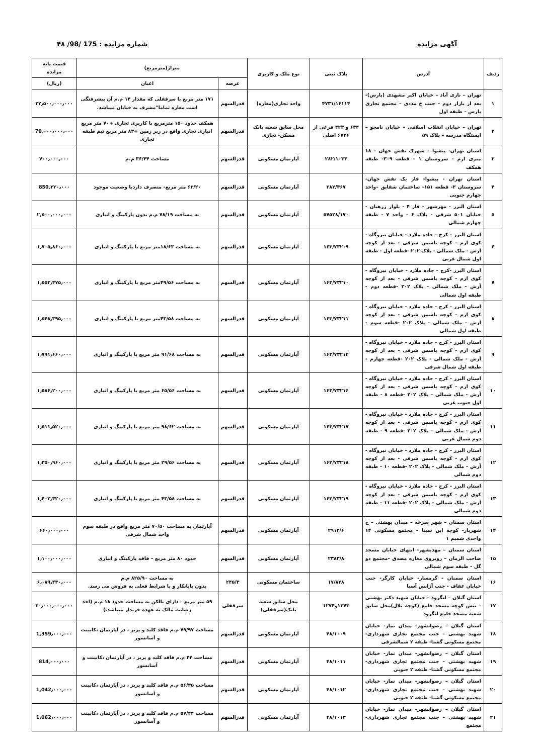آگهی مزایده شماره مزایده : 175 /98/ ۴۸
| ردیف | آدرس | پلاک ثبتی | نوع ملک و کاربری | متراژ(مترمربع) | | قیمت پایه مزایده |
| --- | --- | --- | --- | --- | --- | --- |
| | | | | عرصه | اعیان | (ریال) |
| ۱ | تهران – نازی آباد – خیابان اکبر مشهدی (پارس)- بعد از بازار دوم – جنب خ مددی – مجتمع تجاری پارس – طبقه اول | ۴۷۳۱/۱۶۱۱۴ | واحد تجاری(مغازه) | قدرالسهم | ۱۷۱ متر مربع با سرقفلی که مقدار ۱۴ م.م آن پیشرفتگی است مغازه تماما"مشرف به خیابان میباشد. | ۲۲٫۵۰۰٫۰۰۰٫۰۰۰ |
| ۲ | تهران – خیابان انقلاب اسلامی – خیابان نامجو – ایستگاه مدرسه – پلاک ۵۹ | ۶۳۴ و ۳۲۳ فرعی از ۶۷۳۶ اصلی | محل سابق شعبه بانک مسکن- تجاری | قدرالسهم | همکف حدود ۱۵۰ مترمربع با کاربری تجاری +۷۰ متر مربع انباری تجاری واقع در زیر زمین +۸۳ متر مربع نیم طبقه تجاری | 70٫۰۰۰٫۰۰۰٫۰۰۰ |
| ۳ | استان تهران- پیشوا - شهرک نقش جهان - ۱۸ متری ارم - سروستان ۱ - قطعه ۳۰۹- طبقه همکف | ۲۸۲/۱۰۳۳ | آپارتمان مسکونی | قدرالسهم | مساحت ۳۶/۴۴ م.م | ۷۰۰٫۰۰۰٫۰۰۰ |
| ۴ | استان تهران - پیشوا- فاز یک نقش جهان-سروستان ۳- قطعه ۱۵۱- ساختمان شقایق –واحد چهارم جنوبی | ۲۸۲/۴۶۷ | آپارتمان مسکونی | قدرالسهم | ۶۳/۲۰ متر مربع- متصرف داردبا وضعیت موجود | 850٫۳۲۰٫۰۰۰ |
| ۵ | استان البرز - مهرشهر - فاز ۴ - بلوار زرهبان - خیابان ۵۰۱ شرقی - پلاک ۶ - واحد ۷ - طبقه چهارم شمالی | ۵۷۵۲۸/۱۷۰ | آپارتمان مسکونی | قدرالسهم | به مساحت ۷۸/۱۹ م.م بدون پارکینگ و انباری | ۲,۵۰۰,۰۰۰,۰۰۰ |
| ۶ | استان البرز - کرج - جاده ملارد - خیابان نیروگاه - کوی ارم - کوچه یاسمن شرقی - بعد از کوچه آرش - ملک شمالی - پلاک ۲۰۲ -قطعه اول - طبقه اول شمال غربی | ۱۶۳/۷۳۲۰۹ | آپارتمان مسکونی | قدرالسهم | به مساحت ۱۸/۶۳متر مربع با پارکینگ و انباری | ۱٫۷۰۵٫۸۶۰٫۰۰۰ |
| ۷ | استان البرز -کرج - جاده ملارد - خیابان نیروگاه - کوی ارم - کوچه یاسمن شرقی - بعد از کوچه آرش - ملک شمالی - پلاک ۲۰۲ -قطعه دوم - طبقه اول شمالی | ۱۶۳/۷۳۲۱۰ | آپارتمان مسکونی | قدرالسهم | به مساحت ۴۹/۵۶متر مربع با پارکینگ و انباری | ۱٫۵۵۳٫۴۷۵٫۰۰۰ |
| ۸ | استان البرز - کرج - جاده ملارد - خیابان نیروگاه - کوی ارم - کوچه یاسمن شرقی - بعد از کوچه آرش - ملک شمالی - پلاک ۲۰۲ -قطعه سوم - طبقه اول شمالی | ۱۶۳/۷۳۲۱۱ | آپارتمان مسکونی | قدرالسهم | به مساحت ۴۳/۵۸متر مربع با پارکینگ و انباری | ۱٫۵۴۸٫۳۹۵٫۰۰۰ |
| ۹ | استان البرز - کرج - جاده ملارد - خیابان نیروگاه - کوی ارم - کوچه یاسمن شرقی - بعد از کوچه آرش - ملک شمالی - پلاک ۲۰۲ -قطعه چهارم - طبقه اول شمال شرقی | ۱۶۳/۷۳۲۱۲ | آپارتمان مسکونی | قدرالسهم | به مساحت ۹۱/۶۸ متر مربع با پارکینگ و انباری | ۱٫۷۹۱٫۶۶۰٫۰۰۰ |
| ۱۰ | استان البرز - کرج - جاده ملارد - خیابان نیروگاه - کوی ارم - کوچه یاسمن شرقی - بعد از کوچه آرش - ملک شمالی - پلاک ۲۰۲ -قطعه ۸ - طبقه اول جنوب غربی | ۱۶۳/۷۳۲۱۶ | آپارتمان مسکونی | قدرالسهم | به مساحت ۶۵/۵۶ متر مربع با پارکینگ و انباری | ۱٫۵۸۶٫۲۰۰٫۰۰۰ |
| ۱۱ | استان البرز - کرج - جاده ملارد - خیابان نیروگاه - کوی ارم - کوچه یاسمن شرقی - بعد از کوچه آرش - ملک شمالی - پلاک ۲۰۲ -قطعه ۹ - طبقه دوم شمال غربی | ۱۶۳/۷۳۲۱۷ | آپارتمان مسکونی | قدرالسهم | به مساحت ۹۸/۶۲ متر مربع با پارکینگ و انباری | ۱٫۵۱۱٫۵۲۰٫۰۰۰ |
| ۱۲ | استان البرز - کرج - جاده ملارد - خیابان نیروگاه - کوی ارم - کوچه یاسمن شرقی - بعد از کوچه آرش - ملک شمالی - پلاک ۲۰۲ -قطعه ۱۰ - طبقه دوم شمالی | ۱۶۳/۷۳۲۱۸ | آپارتمان مسکونی | قدرالسهم | به مساحت ۲۹/۵۶ متر مربع با پارکینگ و انباری | ۱٫۳۵۰٫۹۶۰٫۰۰۰ |
| ۱۳ | استان البرز - کرج - جاده ملارد - خیابان نیروگاه - کوی ارم - کوچه یاسمن شرقی - بعد از کوچه آرش - ملک شمالی - پلاک ۲۰۲ -قطعه ۱۱ - طبقه دوم شمالی | ۱۶۳/۷۳۲۱۹ | آپارتمان مسکونی | قدرالسهم | به مساحت ۴۳/۵۸ متر مربع با پارکینگ و انباری | ۱٫۴۰۲٫۳۲۰٫۰۰۰ |
| ۱۴ | استان سمنان – شهر سرخه – میدان بهشتی – خ شهریار- کوچه ابن سینا – مجتمع مسکونی ۱۴ واحدی شمیم ۱ | ۲۹۱۲/۶ | آپارتمان مسکونی | قدرالسهم | آپارتمان به مساحت ۷۰/۵۰ متر مربع واقع در طبقه سوم واحد شمال شرقی | ۶۶۰٫۰۰۰٫۰۰۰ |
| ۱۵ | استان سمنان – مهدیشهر- انتهای خیابان مسجد صاحب الزمان – روبروی مغازه مصدق –مجتمع دو گل – طبقه سوم شمالی | ۲۳۸۳/۸ | آپارتمان مسکونی | قدرالسهم | حدود ۸۰ متر مربع – فاقد پارکینگ و انباری | ۱٫۱۰۰٫۰۰۰٫۰۰۰ |
| ۱۶ | استان سمنان - گرمسار- خیابان کارگر- جنب خیابان عفاف - جنب آژانس آسیا | ۱۷/۸۲۸ | ساختمان مسکونی | ۲۴۵/۳ | به مساحت ۸۲۵/۹۰ م.م بدون پایانکار و با شرایط فعلی به فروش می رسد. | ۶٫۰۸۹٫۴۳۰٫۰۰۰ |
| ۱۷ | استان گیلان – لنگرود – خیابان شهید دکتر بهشتی – نبش کوچه مسجد جامع (کوچه بلال)محل سابق شعبه مسجد جامع لنگرود | ۱۲۷۳و۱۲۷۴ | محل سابق شعبه بانک(سرقفلی) | سرقفلی | ۵۹ متر مربع – دارای بالکن به مساحت حدود ۱۸ م.م (اخذ رضایت مالک به عهده خریدار میباشد.) | ۲۰٫۰۰۰٫۰۰۰٫۰۰۰ |
| ۱۸ | استان گیلان – رضوانشهر- میدان نماز- خیابان شهید بهشتی – جنب مجتمع تجاری شهرداری- مجتمع مسکونی گشتا- طبقه ۲ شمالشرقی | ۴۸/۱۰۰۹ | آپارتمان مسکونی | قدرالسهم | مساحت ۷۹/۹۷ م.م فاقد کلید و پریز ، در آپارتمان ،کابینت و آسانسور | 1٫359٫۰۰۰٫۰۰۰ |
| ۱۹ | استان گیلان – رضوانشهر- میدان نماز- خیابان شهید بهشتی – جنب مجتمع تجاری شهرداری- مجتمع مسکونی گشتا- طبقه ۲ جنوبی | ۴۸/۱۰۱۱ | آپارتمان مسکونی | قدرالسهم | مساحت ۴۴ م.م فاقد کلید و پریز ، در آپارتمان ،کابینت و آسانسور | 814٫۰۰۰٫۰۰۰ |
| ۲۰ | استان گیلان – رضوانشهر- میدان نماز- خیابان شهید بهشتی – جنب مجتمع تجاری شهرداری- مجتمع مسکونی گشتا- طبقه ۲ جنوبی | ۴۸/۱۰۱۲ | آپارتمان مسکونی | قدرالسهم | مساحت ۵۶/۳۵ م.م فاقد کلید و پریز ، در آپارتمان ،کابینت و آسانسور | 1٫042٫۰۰۰٫۰۰۰ |
| ۲۱ | استان گیلان – رضوانشهر- میدان نماز- خیابان شهید بهشتی – جنب مجتمع تجاری شهرداری- مجتمع | ۴۸/۱۰۱۳ | آپارتمان مسکونی | قدرالسهم | مساحت ۵۷/۴۴ م.م فاقد کلید و پریز ، در آپارتمان ،کابینت و آسانسور | 1٫062٫۰۰۰٫۰۰۰ |